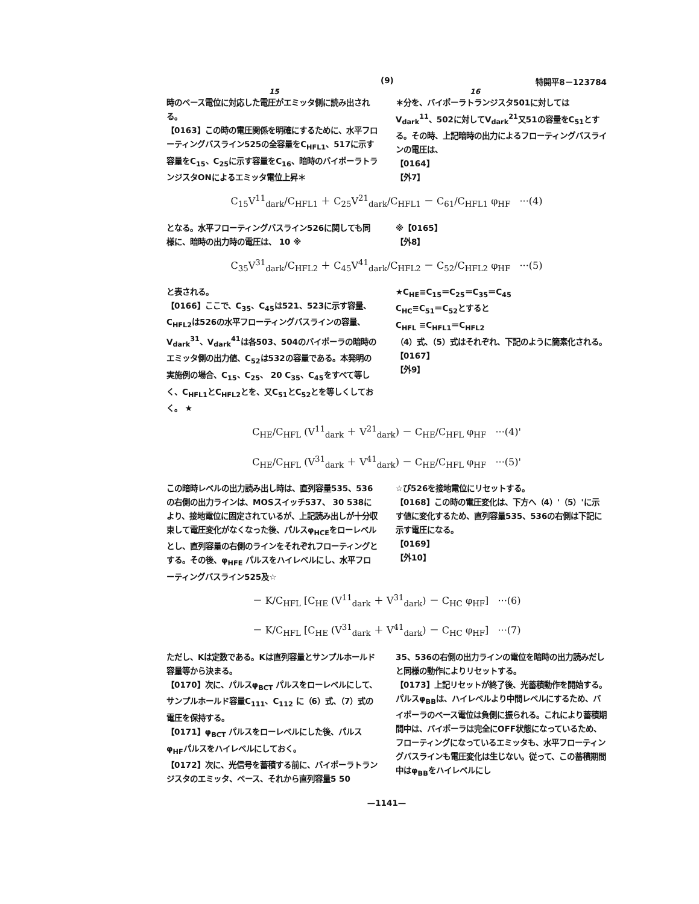(9) 特開平8－123784
15 16
時のベース電位に対応した電圧がエミッタ側に読み出される。
【0163】この時の電圧関係を明確にするために、水平フローティングバスライン525の全容量をC<sub>HFL1</sub>、517に示す容量をC<sub>15</sub>、C<sub>25</sub>に示す容量をC<sub>16</sub>、暗時のバイポーラトランジスタONによるエミッタ電位上昇＊
＊分を、バイポーラトランジスタ501に対してはV<sub>dark</sub><sup>11</sup>、502に対してV<sub>dark</sub><sup>21</sup>又51の容量をC<sub>51</sub>とする。その時、上記暗時の出力によるフローティングバスラインの電圧は、
【0164】
【外7】
C<sub>15</sub>V<sup>11</sup><sub>dark</sub>/C<sub>HFL1</sub> ＋ C<sub>25</sub>V<sup>21</sup><sub>dark</sub>/C<sub>HFL1</sub> － C<sub>61</sub>/C<sub>HFL1</sub> φ<sub>HF</sub> ···(4)
となる。水平フローティングバスライン526に関しても同様に、暗時の出力時の電圧は、 10 ※
※【0165】
【外8】
C<sub>35</sub>V<sup>31</sup><sub>dark</sub>/C<sub>HFL2</sub> ＋ C<sub>45</sub>V<sup>41</sup><sub>dark</sub>/C<sub>HFL2</sub> － C<sub>52</sub>/C<sub>HFL2</sub> φ<sub>HF</sub> ···(5)
と表される。
【0166】ここで、C<sub>35</sub>、C<sub>45</sub>は521、523に示す容量、C<sub>HFL2</sub>は526の水平フローティングバスラインの容量、V<sub>dark</sub><sup>31</sup>、V<sub>dark</sub><sup>41</sup>は各503、504のバイポーラの暗時のエミッタ側の出力値、C<sub>52</sub>は532の容量である。本発明の実施例の場合、C<sub>15</sub>、C<sub>25</sub>、 20 C<sub>35</sub>、C<sub>45</sub>をすべて等しく、C<sub>HFL1</sub>とC<sub>HFL2</sub>とを、又C<sub>51</sub>とC<sub>52</sub>とを等しくしておく。 ★
★C<sub>HE</sub>≡C<sub>15</sub>＝C<sub>25</sub>＝C<sub>35</sub>＝C<sub>45</sub>
C<sub>HC</sub>≡C<sub>51</sub>＝C<sub>52</sub>とすると
C<sub>HFL</sub> ≡C<sub>HFL1</sub>＝C<sub>HFL2</sub>
（4）式、（5）式はそれぞれ、下記のように簡素化される。
【0167】
【外9】
C<sub>HE</sub>/C<sub>HFL</sub> (V<sup>11</sup><sub>dark</sub> ＋ V<sup>21</sup><sub>dark</sub>) － C<sub>HE</sub>/C<sub>HFL</sub> φ<sub>HF</sub> ···(4)'
C<sub>HE</sub>/C<sub>HFL</sub> (V<sup>31</sup><sub>dark</sub> ＋ V<sup>41</sup><sub>dark</sub>) － C<sub>HE</sub>/C<sub>HFL</sub> φ<sub>HF</sub> ···(5)'
この暗時レベルの出力読み出し時は、直列容量535、536の右側の出力ラインは、MOSスイッチ537、 30 538により、接地電位に固定されているが、上記読み出しが十分収束して電圧変化がなくなった後、パルスφ<sub>HCE</sub>をローレベルとし、直列容量の右側のラインをそれぞれフローティングとする。その後、φ<sub>HFE</sub> パルスをハイレベルにし、水平フローティングバスライン525及☆
☆び526を接地電位にリセットする。
【0168】この時の電圧変化は、下方へ（4）'（5）'に示す値に変化するため、直列容量535、536の右側は下記に示す電圧になる。
【0169】
【外10】
－ K/C<sub>HFL</sub> [C<sub>HE</sub> (V<sup>11</sup><sub>dark</sub> ＋ V<sup>31</sup><sub>dark</sub>) － C<sub>HC</sub> φ<sub>HF</sub>] ···(6)
－ K/C<sub>HFL</sub> [C<sub>HE</sub> (V<sup>31</sup><sub>dark</sub> ＋ V<sup>41</sup><sub>dark</sub>) － C<sub>HC</sub> φ<sub>HF</sub>] ···(7)
ただし、Kは定数である。Kは直列容量とサンプルホールド容量等から決まる。
【0170】次に、パルスφ<sub>BCT</sub> パルスをローレベルにして、サンプルホールド容量C<sub>111</sub>、C<sub>112</sub> に（6）式、（7）式の電圧を保持する。
【0171】φ<sub>BCT</sub> パルスをローレベルにした後、パルスφ<sub>HF</sub>パルスをハイレベルにしておく。
【0172】次に、光信号を蓄積する前に、バイポーラトランジスタのエミッタ、ベース、それから直列容量5 50
35、536の右側の出力ラインの電位を暗時の出力読みだしと同様の動作によりリセットする。
【0173】上記リセットが終了後、光蓄積動作を開始する。パルスφ<sub>BB</sub>は、ハイレベルより中間レベルにするため、バイポーラのベース電位は負側に振られる。これにより蓄積期間中は、バイポーラは完全にOFF状態になっているため、フローティングになっているエミッタも、水平フローティングバスラインも電圧変化は生じない。従って、この蓄積期間中はφ<sub>BB</sub>をハイレベルにし
—1141—